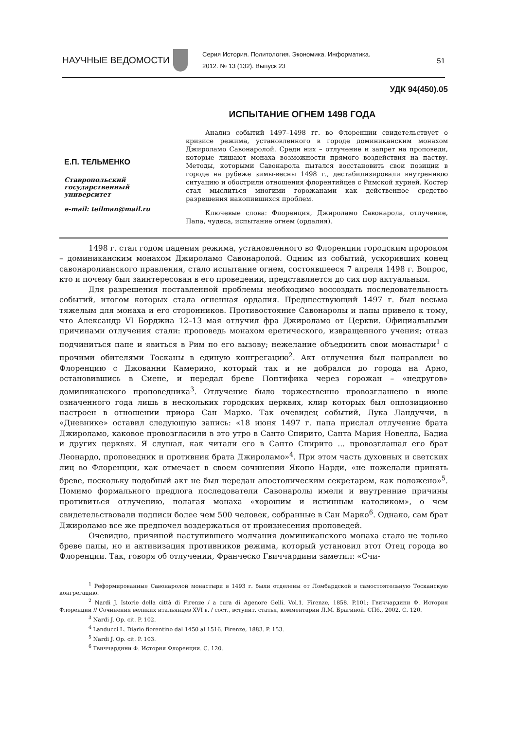НАУЧНЫЕ ВЕДОМОСТИ
Серия История. Политология. Экономика. Информатика.
2012. № 13 (132). Выпуск 23
51
УДК 94(450).05
ИСПЫТАНИЕ ОГНЕМ 1498 ГОДА
Е.П. ТЕЛЬМЕНКО
Ставропольский
государственный
университет
e-mail: teilman@mail.ru
Анализ событий 1497–1498 гг. во Флоренции свидетельствует о кризисе режима, установленного в городе доминиканским монахом Джироламо Савонаролой. Среди них – отлучение и запрет на проповеди, которые лишают монаха возможности прямого воздействия на паству. Методы, которыми Савонарола пытался восстановить свои позиции в городе на рубеже зимы-весны 1498 г., дестабилизировали внутреннюю ситуацию и обострили отношения флорентийцев с Римской курией. Костер стал мыслиться многими горожанами как действенное средство разрешения накопившихся проблем.
Ключевые слова: Флоренция, Джироламо Савонарола, отлучение, Папа, чудеса, испытание огнем (ордалия).
1498 г. стал годом падения режима, установленного во Флоренции городским пророком – доминиканским монахом Джироламо Савонаролой. Одним из событий, ускоривших конец савонаролианского правления, стало испытание огнем, состоявшееся 7 апреля 1498 г. Вопрос, кто и почему был заинтересован в его проведении, представляется до сих пор актуальным.
Для разрешения поставленной проблемы необходимо воссоздать последовательность событий, итогом которых стала огненная ордалия. Предшествующий 1497 г. был весьма тяжелым для монаха и его сторонников. Противостояние Савонаролы и папы привело к тому, что Александр VI Борджиа 12–13 мая отлучил фра Джироламо от Церкви. Официальными причинами отлучения стали: проповедь монахом еретического, извращенного учения; отказ подчиниться папе и явиться в Рим по его вызову; нежелание объединить свои монастыри<sup>1</sup> с прочими обителями Тосканы в единую конгрегацию<sup>2</sup>. Акт отлучения был направлен во Флоренцию с Джованни Камерино, который так и не добрался до города на Арно, остановившись в Сиене, и передал бреве Понтифика через горожан – «недругов» доминиканского проповедника<sup>3</sup>. Отлучение было торжественно провозглашено в июне означенного года лишь в нескольких городских церквях, клир которых был оппозиционно настроен в отношении приора Сан Марко. Так очевидец событий, Лука Ландуччи, в «Дневнике» оставил следующую запись: «18 июня 1497 г. папа прислал отлучение брата Джироламо, каковое провозгласили в это утро в Санто Спирито, Санта Мария Новелла, Бадиа и других церквях. Я слушал, как читали его в Санто Спирито ... провозглашал его брат Леонардо, проповедник и противник брата Джироламо»<sup>4</sup>. При этом часть духовных и светских лиц во Флоренции, как отмечает в своем сочинении Якопо Нарди, «не пожелали принять бреве, поскольку подобный акт не был передан апостолическим секретарем, как положено»<sup>5</sup>. Помимо формального предлога последователи Савонаролы имели и внутренние причины противиться отлучению, полагая монаха «хорошим и истинным католиком», о чем свидетельствовали подписи более чем 500 человек, собранные в Сан Марко<sup>6</sup>. Однако, сам брат Джироламо все же предпочел воздержаться от произнесения проповедей.
Очевидно, причиной наступившего молчания доминиканского монаха стало не только бреве папы, но и активизация противников режима, который установил этот Отец города во Флоренции. Так, говоря об отлучении, Франческо Гвиччардини заметил: «Счи-
<sup>1</sup> Реформированные Савонаролой монастыри в 1493 г. были отделены от Ломбардской в самостоятельную Тосканскую конгрегацию.
<sup>2</sup> Nardi J. Istorie della città di Firenze / a cura di Agenore Gelli. Vol.1. Firenze, 1858. P.101; Гвиччардини Ф. История Флоренции // Сочинения великих итальянцев XVI в. / сост., вступит. статья, комментарии Л.М. Брагиной. СПб., 2002. С. 120.
<sup>3</sup> Nardi J. Op. cit. P. 102.
<sup>4</sup> Landucci L. Diario fiorentino dal 1450 al 1516. Firenze, 1883. P. 153.
<sup>5</sup> Nardi J. Op. cit. P. 103.
<sup>6</sup> Гвиччардини Ф. История Флоренции. С. 120.